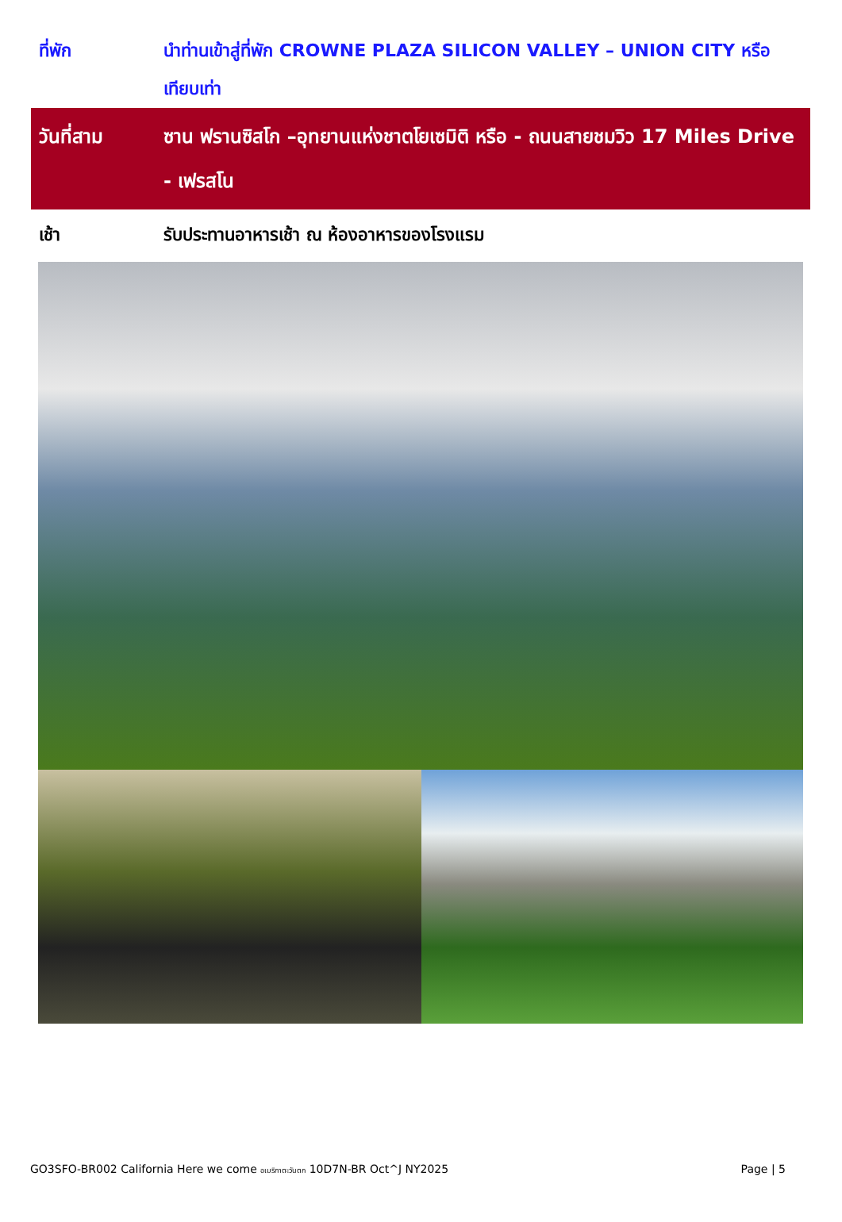ที่พัก นำท่านเข้าสู่ที่พัก CROWNE PLAZA SILICON VALLEY – UNION CITY หรือเทียบเท่า
วันที่สาม ซาน ฟรานซิสโก –อุทยานแห่งชาตโยเซมิติ หรือ - ถนนสายชมวิว 17 Miles Drive - เฟรสโน
เช้า รับประทานอาหารเช้า ณ ห้องอาหารของโรงแรม
GO3SFO-BR002 California Here we come อเมริกาตะวันตก 10D7N-BR Oct^J NY2025 Page | 5